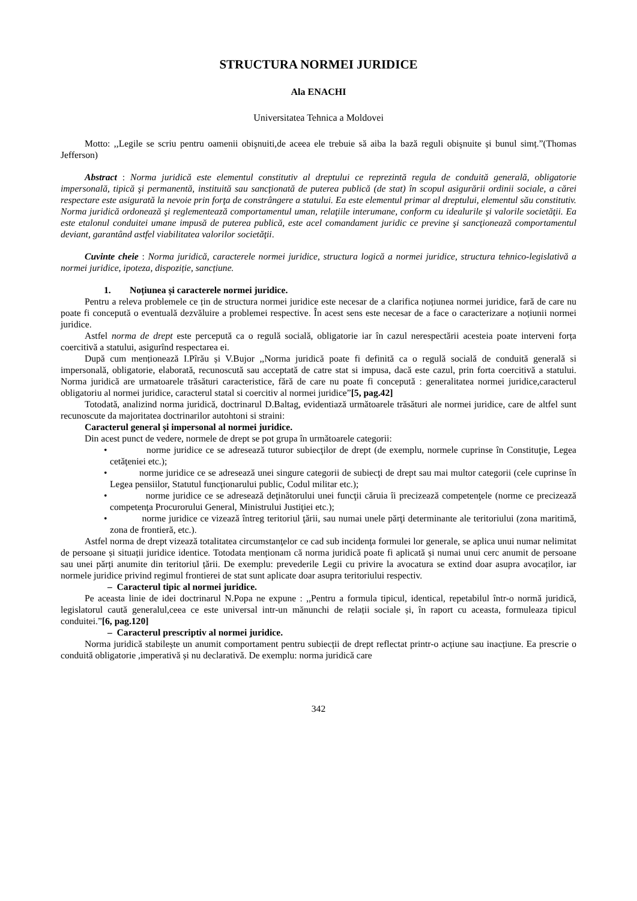STRUCTURA NORMEI JURIDICE
Ala ENACHI
Universitatea Tehnica a Moldovei
Motto: ,,Legile se scriu pentru oamenii obişnuiti,de aceea ele trebuie să aiba la bază reguli obişnuite și bunul simț.”(Thomas Jefferson)
Abstract : Norma juridică este elementul constitutiv al dreptului ce reprezintă regula de conduită generală, obligatorie impersonală, tipică şi permanentă, instituită sau sancţionată de puterea publică (de stat) în scopul asigurării ordinii sociale, a cărei respectare este asigurată la nevoie prin forţa de constrângere a statului. Ea este elementul primar al dreptului, elementul său constitutiv. Norma juridică ordonează şi reglementează comportamentul uman, relaţiile interumane, conform cu idealurile şi valorile societăţii. Ea este etalonul conduitei umane impusă de puterea publică, este acel comandament juridic ce previne şi sancţionează comportamentul deviant, garantând astfel viabilitatea valorilor societăţii.
Cuvinte cheie : Norma juridică, caracterele normei juridice, structura logică a normei juridice, structura tehnico-legislativă a normei juridice, ipoteza, dispoziție, sancțiune.
1. Noțiunea și caracterele normei juridice.
Pentru a releva problemele ce țin de structura normei juridice este necesar de a clarifica noțiunea normei juridice, fară de care nu poate fi concepută o eventuală dezvăluire a problemei respective. În acest sens este necesar de a face o caracterizare a noțiunii normei juridice.
Astfel norma de drept este percepută ca o regulă socială, obligatorie iar în cazul nerespectării acesteia poate interveni forța coercitivă a statului, asigurînd respectarea ei.
După cum menționează I.Pîrău și V.Bujor ,,Norma juridică poate fi definită ca o regulă socială de conduită generală si impersonală, obligatorie, elaborată, recunoscută sau acceptată de catre stat si impusa, dacă este cazul, prin forta coercitivă a statului. Norma juridică are urmatoarele trăsături caracteristice, fără de care nu poate fi concepută : generalitatea normei juridice,caracterul obligatoriu al normei juridice, caracterul statal si coercitiv al normei juridice”[5, pag.42]
Totodată, analizind norma juridică, doctrinarul D.Baltag, evidentiază următoarele trăsături ale normei juridice, care de altfel sunt recunoscute da majoritatea doctrinarilor autohtoni si straini:
Caracterul general și impersonal al normei juridice.
Din acest punct de vedere, normele de drept se pot grupa în următoarele categorii:
• norme juridice ce se adresează tuturor subiecţilor de drept (de exemplu, normele cuprinse în Constituţie, Legea cetăţeniei etc.);
• norme juridice ce se adresează unei singure categorii de subiecţi de drept sau mai multor categorii (cele cuprinse în Legea pensiilor, Statutul funcţionarului public, Codul militar etc.);
• norme juridice ce se adresează deţinătorului unei funcţii căruia îi precizează competenţele (norme ce precizează competenţa Procurorului General, Ministrului Justiţiei etc.);
• norme juridice ce vizează întreg teritoriul ţării, sau numai unele părţi determinante ale teritoriului (zona maritimă, zona de frontieră, etc.).
Astfel norma de drept vizează totalitatea circumstanţelor ce cad sub incidenţa formulei lor generale, se aplica unui numar nelimitat de persoane și situații juridice identice. Totodata menționam că norma juridică poate fi aplicată și numai unui cerc anumit de persoane sau unei părți anumite din teritoriul țării. De exemplu: prevederile Legii cu privire la avocatura se extind doar asupra avocaților, iar normele juridice privind regimul frontierei de stat sunt aplicate doar asupra teritoriului respectiv.
– Caracterul tipic al normei juridice.
Pe aceasta linie de idei doctrinarul N.Popa ne expune : ,,Pentru a formula tipicul, identical, repetabilul într-o normă juridică, legislatorul caută generalul,ceea ce este universal intr-un mănunchi de relații sociale și, în raport cu aceasta, formuleaza tipicul conduitei.”[6, pag.120]
– Caracterul prescriptiv al normei juridice.
Norma juridică stabilește un anumit comportament pentru subiecții de drept reflectat printr-o acțiune sau inacțiune. Ea prescrie o conduită obligatorie ,imperativă și nu declarativă. De exemplu: norma juridică care
342